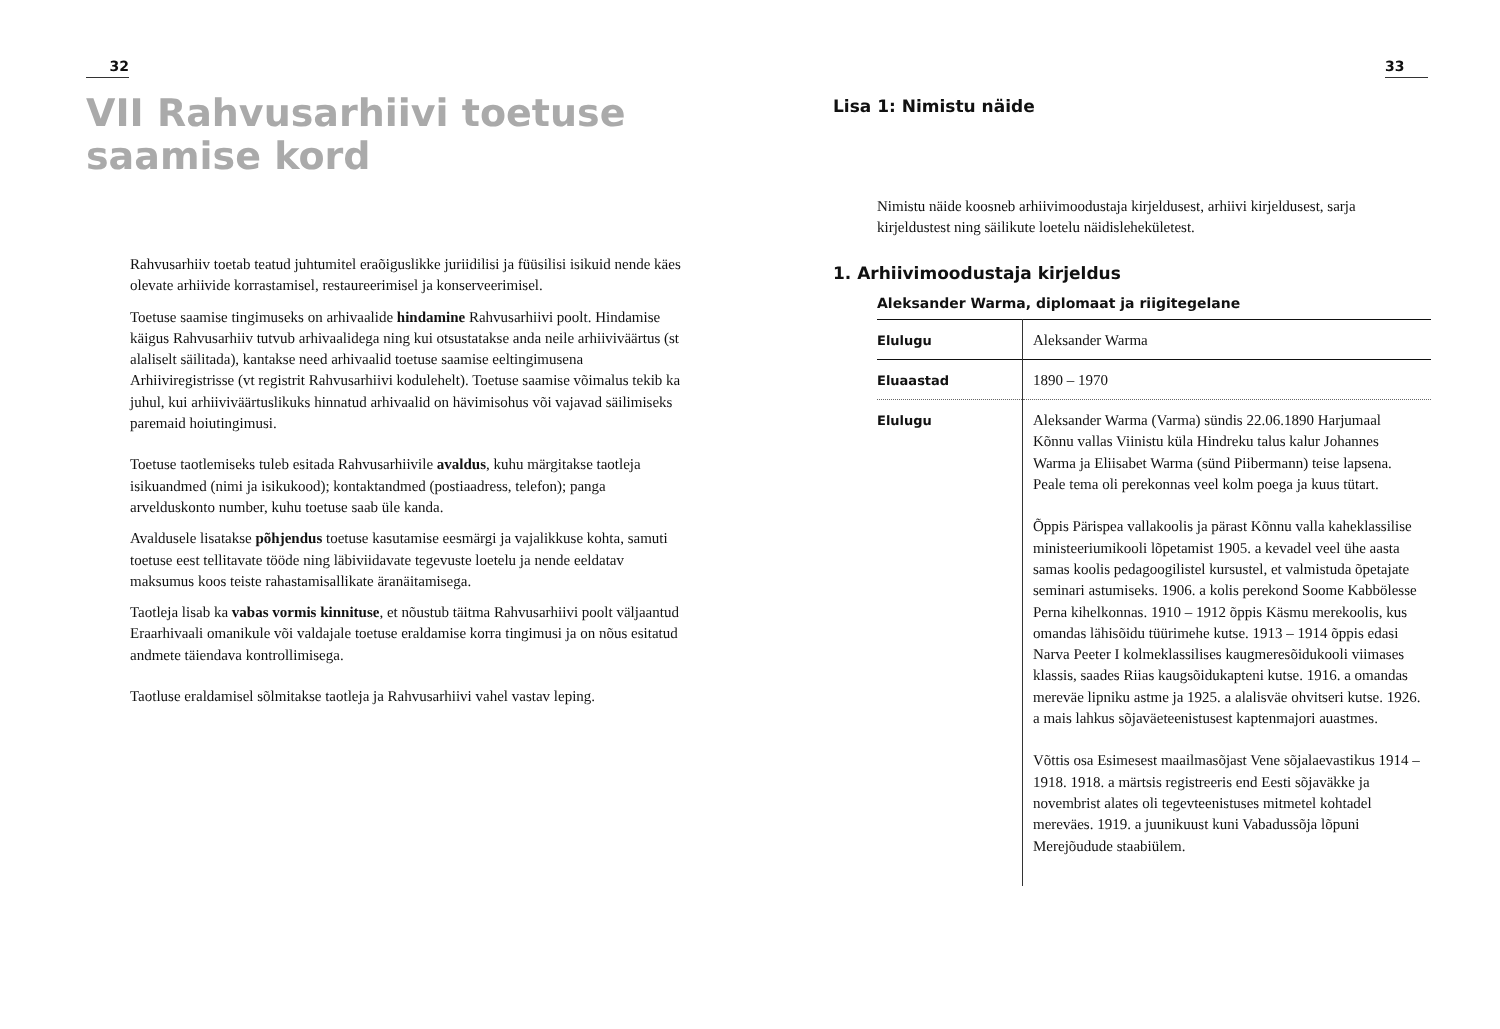32
VII Rahvusarhiivi toetuse saamise kord
Rahvusarhiiv toetab teatud juhtumitel eraõiguslikke juriidilisi ja füüsilisi isikuid nende käes olevate arhiivide korrastamisel, restaureerimisel ja konserveerimisel.
Toetuse saamise tingimuseks on arhivaalide hindamine Rahvusarhiivi poolt. Hindamise käigus Rahvusarhiiv tutvub arhivaalidega ning kui otsustatakse anda neile arhiiviväärtus (st alaliselt säilitada), kantakse need arhivaalid toetuse saamise eeltingimusena Arhiiviregistrisse (vt registrit Rahvusarhiivi kodulehelt). Toetuse saamise võimalus tekib ka juhul, kui arhiiviväärtuslikuks hinnatud arhivaalid on hävimisohus või vajavad säilimiseks paremaid hoiutingimusi.
Toetuse taotlemiseks tuleb esitada Rahvusarhiivile avaldus, kuhu märgitakse taotleja isikuandmed (nimi ja isikukood); kontaktandmed (postiaadress, telefon); panga arvelduskonto number, kuhu toetuse saab üle kanda.
Avaldusele lisatakse põhjendus toetuse kasutamise eesmärgi ja vajalikkuse kohta, samuti toetuse eest tellitavate tööde ning läbiviidavate tegevuste loetelu ja nende eeldatav maksumus koos teiste rahastamisallikate äranäitamisega.
Taotleja lisab ka vabas vormis kinnituse, et nõustub täitma Rahvusarhiivi poolt väljaantud Eraarhivaali omanikule või valdajale toetuse eraldamise korra tingimusi ja on nõus esitatud andmete täiendava kontrollimisega.
Taotluse eraldamisel sõlmitakse taotleja ja Rahvusarhiivi vahel vastav leping.
33
Lisa 1: Nimistu näide
Nimistu näide koosneb arhiivimoodustaja kirjeldusest, arhiivi kirjeldusest, sarja kirjeldustest ning säilikute loetelu näidislehekületest.
1. Arhiivimoodustaja kirjeldus
Aleksander Warma, diplomaat ja riigitegelane
| Elulugu | Aleksander Warma |
| Eluaastad | 1890 – 1970 |
| Elulugu | Aleksander Warma (Varma) sündis 22.06.1890 Harjumaal Kõnnu vallas Viinistu küla Hindreku talus kalur Johannes Warma ja Eliisabet Warma (sünd Piibermann) teise lapsena. Peale tema oli perekonnas veel kolm poega ja kuus tütart. Õppis Pärispea vallakoolis ja pärast Kõnnu valla kaheklassilise ministeeriumikooli lõpetamist 1905. a kevadel veel ühe aasta samas koolis pedagoogilistel kursustel, et valmistuda õpetajate seminari astumiseks. 1906. a kolis perekond Soome Kabbölesse Perna kihelkonnas. 1910 – 1912 õppis Käsmu merekoolis, kus omandas lähisõidu tüürimehe kutse. 1913 – 1914 õppis edasi Narva Peeter I kolmeklassilises kaugmeresõidukooli viimases klassis, saades Riias kaugsõidukapteni kutse. 1916. a omandas mereväe lipniku astme ja 1925. a alalisväe ohvitseri kutse. 1926. a mais lahkus sõjaväeteenistusest kaptenmajori auastmes. Võttis osa Esimesest maailmasõjast Vene sõjalaevastikus 1914 – 1918. 1918. a märtsis registreeris end Eesti sõjaväkke ja novembrist alates oli tegevteenistuses mitmetel kohtadel mereväes. 1919. a juunikuust kuni Vabadussõja lõpuni Merejõudude staabiülem. |